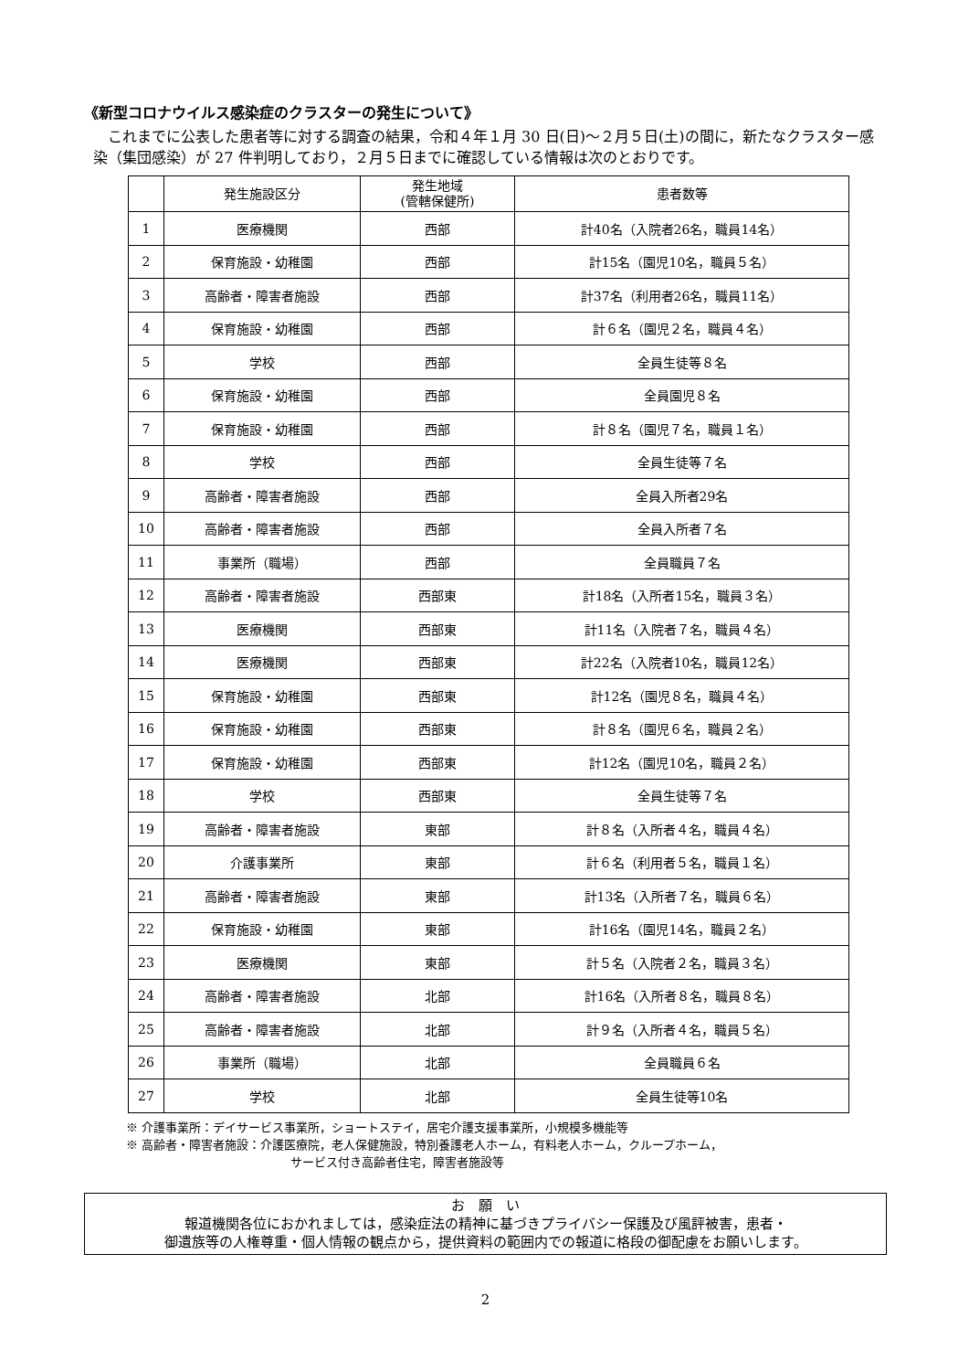《新型コロナウイルス感染症のクラスターの発生について》
これまでに公表した患者等に対する調査の結果，令和４年１月 30 日(日)～２月５日(土)の間に，新たなクラスター感染（集団感染）が 27 件判明しており，２月５日までに確認している情報は次のとおりです。
| | 発生施設区分 | 発生地域 (管轄保健所) | 患者数等 |
| --- | --- | --- | --- |
| 1 | 医療機関 | 西部 | 計40名（入院者26名，職員14名） |
| 2 | 保育施設・幼稚園 | 西部 | 計15名（園児10名，職員５名） |
| 3 | 高齢者・障害者施設 | 西部 | 計37名（利用者26名，職員11名） |
| 4 | 保育施設・幼稚園 | 西部 | 計６名（園児２名，職員４名） |
| 5 | 学校 | 西部 | 全員生徒等８名 |
| 6 | 保育施設・幼稚園 | 西部 | 全員園児８名 |
| 7 | 保育施設・幼稚園 | 西部 | 計８名（園児７名，職員１名） |
| 8 | 学校 | 西部 | 全員生徒等７名 |
| 9 | 高齢者・障害者施設 | 西部 | 全員入所者29名 |
| 10 | 高齢者・障害者施設 | 西部 | 全員入所者７名 |
| 11 | 事業所（職場） | 西部 | 全員職員７名 |
| 12 | 高齢者・障害者施設 | 西部東 | 計18名（入所者15名，職員３名） |
| 13 | 医療機関 | 西部東 | 計11名（入院者７名，職員４名） |
| 14 | 医療機関 | 西部東 | 計22名（入院者10名，職員12名） |
| 15 | 保育施設・幼稚園 | 西部東 | 計12名（園児８名，職員４名） |
| 16 | 保育施設・幼稚園 | 西部東 | 計８名（園児６名，職員２名） |
| 17 | 保育施設・幼稚園 | 西部東 | 計12名（園児10名，職員２名） |
| 18 | 学校 | 西部東 | 全員生徒等７名 |
| 19 | 高齢者・障害者施設 | 東部 | 計８名（入所者４名，職員４名） |
| 20 | 介護事業所 | 東部 | 計６名（利用者５名，職員１名） |
| 21 | 高齢者・障害者施設 | 東部 | 計13名（入所者７名，職員６名） |
| 22 | 保育施設・幼稚園 | 東部 | 計16名（園児14名，職員２名） |
| 23 | 医療機関 | 東部 | 計５名（入院者２名，職員３名） |
| 24 | 高齢者・障害者施設 | 北部 | 計16名（入所者８名，職員８名） |
| 25 | 高齢者・障害者施設 | 北部 | 計９名（入所者４名，職員５名） |
| 26 | 事業所（職場） | 北部 | 全員職員６名 |
| 27 | 学校 | 北部 | 全員生徒等10名 |
※ 介護事業所：デイサービス事業所，ショートステイ，居宅介護支援事業所，小規模多機能等
※ 高齢者・障害者施設：介護医療院，老人保健施設，特別養護老人ホーム，有料老人ホーム，クループホーム，
サービス付き高齢者住宅，障害者施設等
お　願　い
報道機関各位におかれましては，感染症法の精神に基づきプライバシー保護及び風評被害，患者・
御遺族等の人権尊重・個人情報の観点から，提供資料の範囲内での報道に格段の御配慮をお願いします。
2